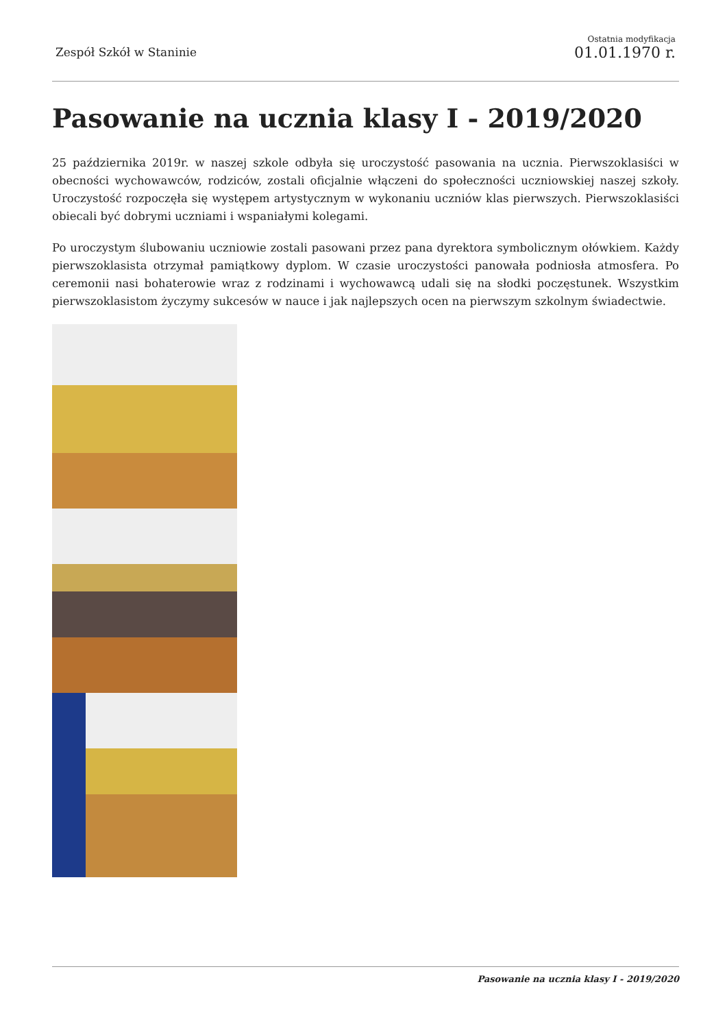Zespół Szkół w Staninie
Ostatnia modyfikacja
01.01.1970 r.
Pasowanie na ucznia klasy I - 2019/2020
25 października 2019r. w naszej szkole odbyła się uroczystość pasowania na ucznia. Pierwszoklasiści w obecności wychowawców, rodziców, zostali oficjalnie włączeni do społeczności uczniowskiej naszej szkoły. Uroczystość rozpoczęła się występem artystycznym w wykonaniu uczniów klas pierwszych. Pierwszoklasiści obiecali być dobrymi uczniami i wspaniałymi kolegami.
Po uroczystym ślubowaniu uczniowie zostali pasowani przez pana dyrektora symbolicznym ołówkiem. Każdy pierwszoklasista otrzymał pamiątkowy dyplom. W czasie uroczystości panowała podniosła atmosfera. Po ceremonii nasi bohaterowie wraz z rodzinami i wychowawcą udali się na słodki poczęstunek. Wszystkim pierwszoklasistom życzymy sukcesów w nauce i jak najlepszych ocen na pierwszym szkolnym świadectwie.
Pasowanie na ucznia klasy I - 2019/2020